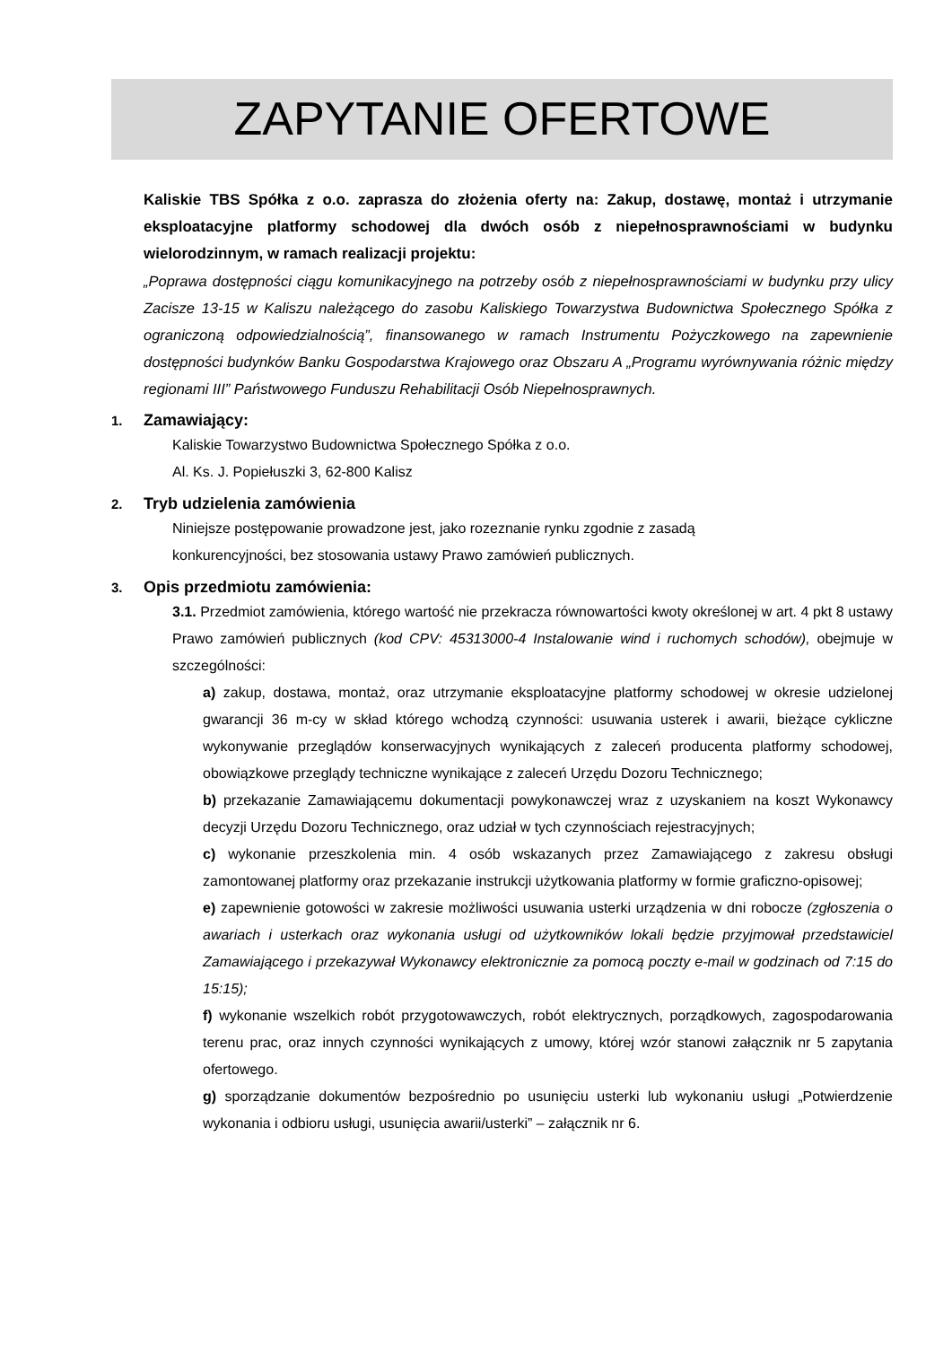ZAPYTANIE OFERTOWE
Kaliskie TBS Spółka z o.o. zaprasza do złożenia oferty na: Zakup, dostawę, montaż i utrzymanie eksploatacyjne platformy schodowej dla dwóch osób z niepełnosprawnościami w budynku wielorodzinnym, w ramach realizacji projektu:
„Poprawa dostępności ciągu komunikacyjnego na potrzeby osób z niepełnosprawnościami w budynku przy ulicy Zacisze 13-15 w Kaliszu należącego do zasobu Kaliskiego Towarzystwa Budownictwa Społecznego Spółka z ograniczoną odpowiedzialnością”, finansowanego w ramach Instrumentu Pożyczkowego na zapewnienie dostępności budynków Banku Gospodarstwa Krajowego oraz Obszaru A „Programu wyrównywania różnic między regionami III” Państwowego Funduszu Rehabilitacji Osób Niepełnosprawnych.
1. Zamawiający:
Kaliskie Towarzystwo Budownictwa Społecznego Spółka z o.o.
Al. Ks. J. Popiełuszki 3, 62-800 Kalisz
2. Tryb udzielenia zamówienia
Niniejsze postępowanie prowadzone jest, jako rozeznanie rynku zgodnie z zasadą
konkurencyjności, bez stosowania ustawy Prawo zamówień publicznych.
3. Opis przedmiotu zamówienia:
3.1. Przedmiot zamówienia, którego wartość nie przekracza równowartości kwoty określonej w art. 4 pkt 8 ustawy Prawo zamówień publicznych (kod CPV: 45313000-4 Instalowanie wind i ruchomych schodów), obejmuje w szczególności:
a) zakup, dostawa, montaż, oraz utrzymanie eksploatacyjne platformy schodowej w okresie udzielonej gwarancji 36 m-cy w skład którego wchodzą czynności: usuwania usterek i awarii, bieżące cykliczne wykonywanie przeglądów konserwacyjnych wynikających z zaleceń producenta platformy schodowej, obowiązkowe przeglądy techniczne wynikające z zaleceń Urzędu Dozoru Technicznego;
b) przekazanie Zamawiającemu dokumentacji powykonawczej wraz z uzyskaniem na koszt Wykonawcy decyzji Urzędu Dozoru Technicznego, oraz udział w tych czynnościach rejestracyjnych;
c) wykonanie przeszkolenia min. 4 osób wskazanych przez Zamawiającego z zakresu obsługi zamontowanej platformy oraz przekazanie instrukcji użytkowania platformy w formie graficzno-opisowej;
e) zapewnienie gotowości w zakresie możliwości usuwania usterki urządzenia w dni robocze (zgłoszenia o awariach i usterkach oraz wykonania usługi od użytkowników lokali będzie przyjmował przedstawiciel Zamawiającego i przekazywał Wykonawcy elektronicznie za pomocą poczty e-mail w godzinach od 7:15 do 15:15);
f) wykonanie wszelkich robót przygotowawczych, robót elektrycznych, porządkowych, zagospodarowania terenu prac, oraz innych czynności wynikających z umowy, której wzór stanowi załącznik nr 5 zapytania ofertowego.
g) sporządzanie dokumentów bezpośrednio po usunięciu usterki lub wykonaniu usługi „Potwierdzenie wykonania i odbioru usługi, usunięcia awarii/usterki” – załącznik nr 6.